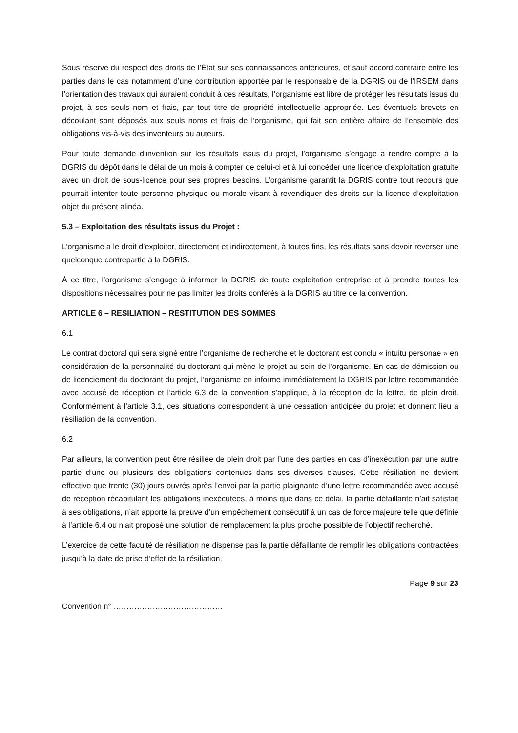Sous réserve du respect des droits de l’État sur ses connaissances antérieures, et sauf accord contraire entre les parties dans le cas notamment d’une contribution apportée par le responsable de la DGRIS ou de l’IRSEM dans l’orientation des travaux qui auraient conduit à ces résultats, l’organisme est libre de protéger les résultats issus du projet, à ses seuls nom et frais, par tout titre de propriété intellectuelle appropriée. Les éventuels brevets en découlant sont déposés aux seuls noms et frais de l’organisme, qui fait son entière affaire de l’ensemble des obligations vis-à-vis des inventeurs ou auteurs.
Pour toute demande d’invention sur les résultats issus du projet, l’organisme s’engage à rendre compte à la DGRIS du dépôt dans le délai de un mois à compter de celui-ci et à lui concéder une licence d’exploitation gratuite avec un droit de sous-licence pour ses propres besoins. L’organisme garantit la DGRIS contre tout recours que pourrait intenter toute personne physique ou morale visant à revendiquer des droits sur la licence d’exploitation objet du présent alinéa.
5.3 – Exploitation des résultats issus du Projet :
L’organisme a le droit d’exploiter, directement et indirectement, à toutes fins, les résultats sans devoir reverser une quelconque contrepartie à la DGRIS.
À ce titre, l’organisme s’engage à informer la DGRIS de toute exploitation entreprise et à prendre toutes les dispositions nécessaires pour ne pas limiter les droits conférés à la DGRIS au titre de la convention.
ARTICLE 6 – RESILIATION – RESTITUTION DES SOMMES
6.1
Le contrat doctoral qui sera signé entre l’organisme de recherche et le doctorant est conclu « intuitu personae » en considération de la personnalité du doctorant qui mène le projet au sein de l’organisme. En cas de démission ou de licenciement du doctorant du projet, l’organisme en informe immédiatement la DGRIS par lettre recommandée avec accusé de réception et l’article 6.3 de la convention s’applique, à la réception de la lettre, de plein droit. Conformément à l’article 3.1, ces situations correspondent à une cessation anticipée du projet et donnent lieu à résiliation de la convention.
6.2
Par ailleurs, la convention peut être résiliée de plein droit par l’une des parties en cas d’inexécution par une autre partie d’une ou plusieurs des obligations contenues dans ses diverses clauses. Cette résiliation ne devient effective que trente (30) jours ouvrés après l’envoi par la partie plaignante d’une lettre recommandée avec accusé de réception récapitulant les obligations inexécutées, à moins que dans ce délai, la partie défaillante n’ait satisfait à ses obligations, n’ait apporté la preuve d’un empêchement consécutif à un cas de force majeure telle que définie à l’article 6.4 ou n’ait proposé une solution de remplacement la plus proche possible de l’objectif recherché.
L’exercice de cette faculté de résiliation ne dispense pas la partie défaillante de remplir les obligations contractées jusqu’à la date de prise d’effet de la résiliation.
Page 9 sur 23
Convention n° ……………………………………